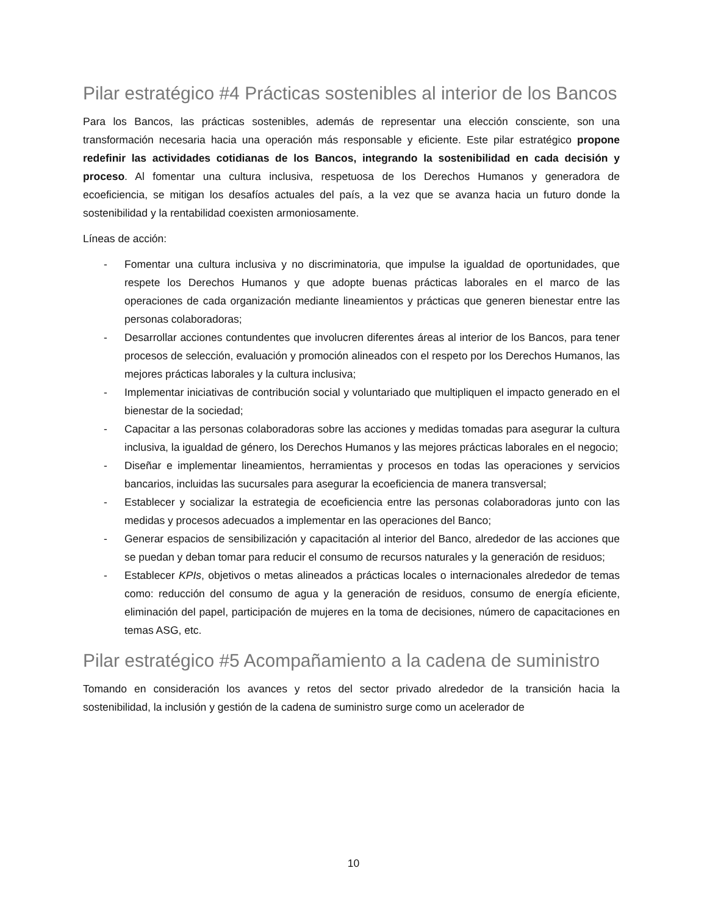Pilar estratégico #4 Prácticas sostenibles al interior de los Bancos
Para los Bancos, las prácticas sostenibles, además de representar una elección consciente, son una transformación necesaria hacia una operación más responsable y eficiente. Este pilar estratégico propone redefinir las actividades cotidianas de los Bancos, integrando la sostenibilidad en cada decisión y proceso. Al fomentar una cultura inclusiva, respetuosa de los Derechos Humanos y generadora de ecoeficiencia, se mitigan los desafíos actuales del país, a la vez que se avanza hacia un futuro donde la sostenibilidad y la rentabilidad coexisten armoniosamente.
Líneas de acción:
- Fomentar una cultura inclusiva y no discriminatoria, que impulse la igualdad de oportunidades, que respete los Derechos Humanos y que adopte buenas prácticas laborales en el marco de las operaciones de cada organización mediante lineamientos y prácticas que generen bienestar entre las personas colaboradoras;
- Desarrollar acciones contundentes que involucren diferentes áreas al interior de los Bancos, para tener procesos de selección, evaluación y promoción alineados con el respeto por los Derechos Humanos, las mejores prácticas laborales y la cultura inclusiva;
- Implementar iniciativas de contribución social y voluntariado que multipliquen el impacto generado en el bienestar de la sociedad;
- Capacitar a las personas colaboradoras sobre las acciones y medidas tomadas para asegurar la cultura inclusiva, la igualdad de género, los Derechos Humanos y las mejores prácticas laborales en el negocio;
- Diseñar e implementar lineamientos, herramientas y procesos en todas las operaciones y servicios bancarios, incluidas las sucursales para asegurar la ecoeficiencia de manera transversal;
- Establecer y socializar la estrategia de ecoeficiencia entre las personas colaboradoras junto con las medidas y procesos adecuados a implementar en las operaciones del Banco;
- Generar espacios de sensibilización y capacitación al interior del Banco, alrededor de las acciones que se puedan y deban tomar para reducir el consumo de recursos naturales y la generación de residuos;
- Establecer KPIs, objetivos o metas alineados a prácticas locales o internacionales alrededor de temas como: reducción del consumo de agua y la generación de residuos, consumo de energía eficiente, eliminación del papel, participación de mujeres en la toma de decisiones, número de capacitaciones en temas ASG, etc.
Pilar estratégico #5 Acompañamiento a la cadena de suministro
Tomando en consideración los avances y retos del sector privado alrededor de la transición hacia la sostenibilidad, la inclusión y gestión de la cadena de suministro surge como un acelerador de
10